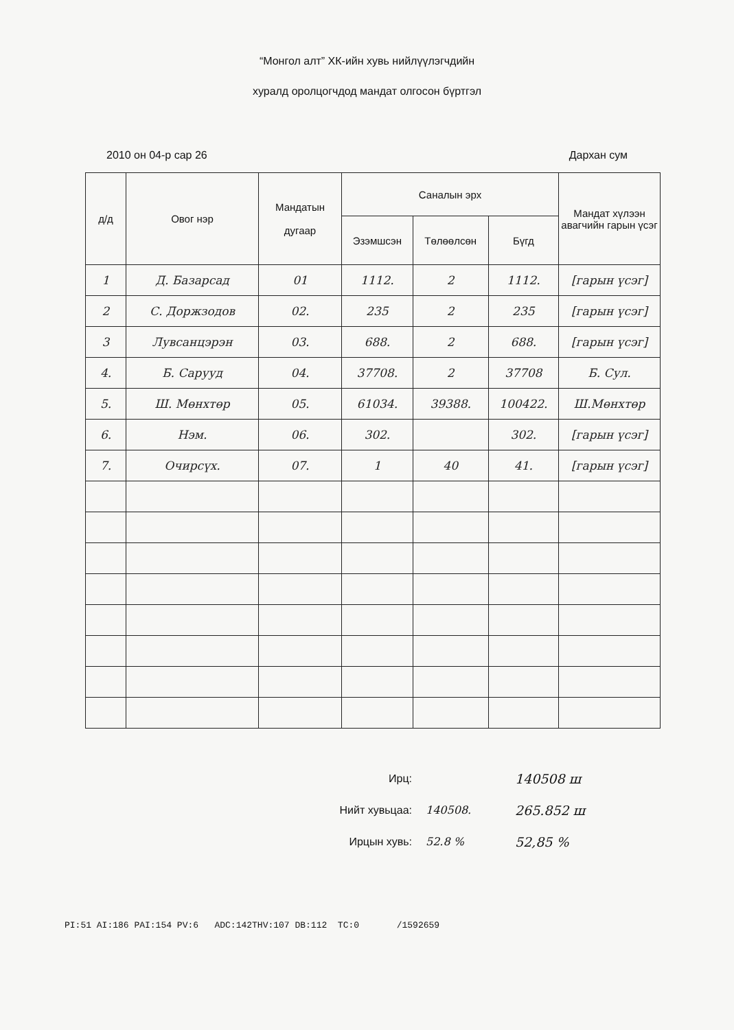“Монгол алт” ХК-ийн хувь нийлүүлэгчдийн
хуралд оролцогчдод мандат олгосон бүртгэл
2010 он 04-р сар 26 Дархан сум
| д/д | Овог нэр | Мандатын дугаар | Саналын эрх | | | Мандат хүлээн авагчийн гарын үсэг |
| --- | --- | --- | --- | --- | --- | --- |
| | | | Эзэмшсэн | Төлөөлсөн | Бүгд | |
| 1 | Д. Базарсад | 01 | 1112. | 2 | 1112. | [гарын үсэг] |
| 2 | С. Доржзодов | 02. | 235 | 2 | 235 | [гарын үсэг] |
| 3 | Лувсанцэрэн | 03. | 688. | 2 | 688. | [гарын үсэг] |
| 4. | Б. Сарууд | 04. | 37708. | 2 | 37708 | Б. Сул. |
| 5. | Ш. Мөнхтөр | 05. | 61034. | 39388. | 100422. | Ш.Мөнхтөр |
| 6. | Нэм. | 06. | 302. | | 302. | [гарын үсэг] |
| 7. | Очирсүх. | 07. | 1 | 40 | 41. | [гарын үсэг] |
Ирц: 140508 ш
Нийт хувьцаа: 140508. 265.852 ш
Ирцын хувь: 52.8 % 52,85 %
PI:51 AI:186 PAI:154 PV:6 ADC:142THV:107 DB:112 TC:0 /1592659